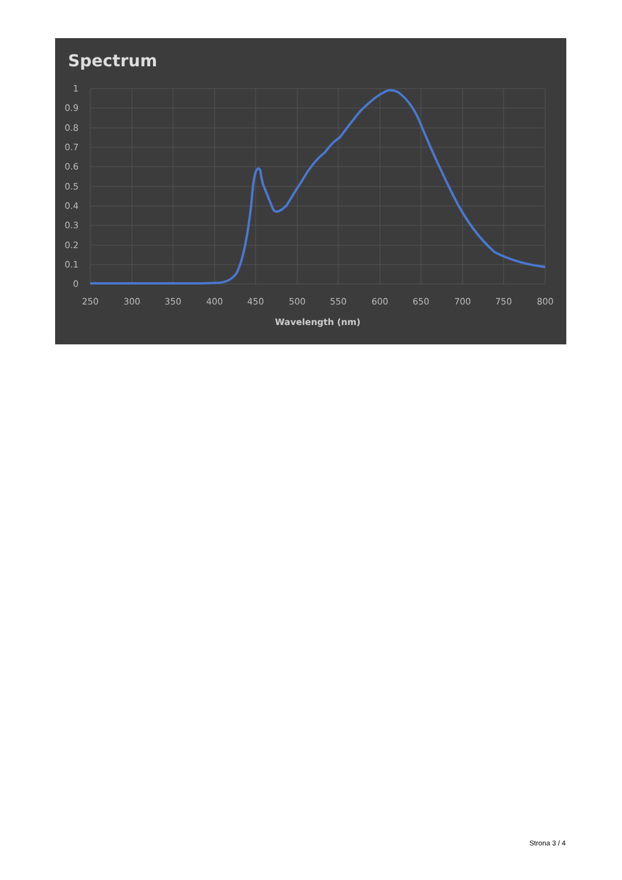Spectrum
1
0.9
0.8
0.7
0.6
0.5
0.4
0.3
0.2
0.1
0
250
300
350
400
450
500
550
600
650
700
750
800
Wavelength (nm)
Strona 3 / 4